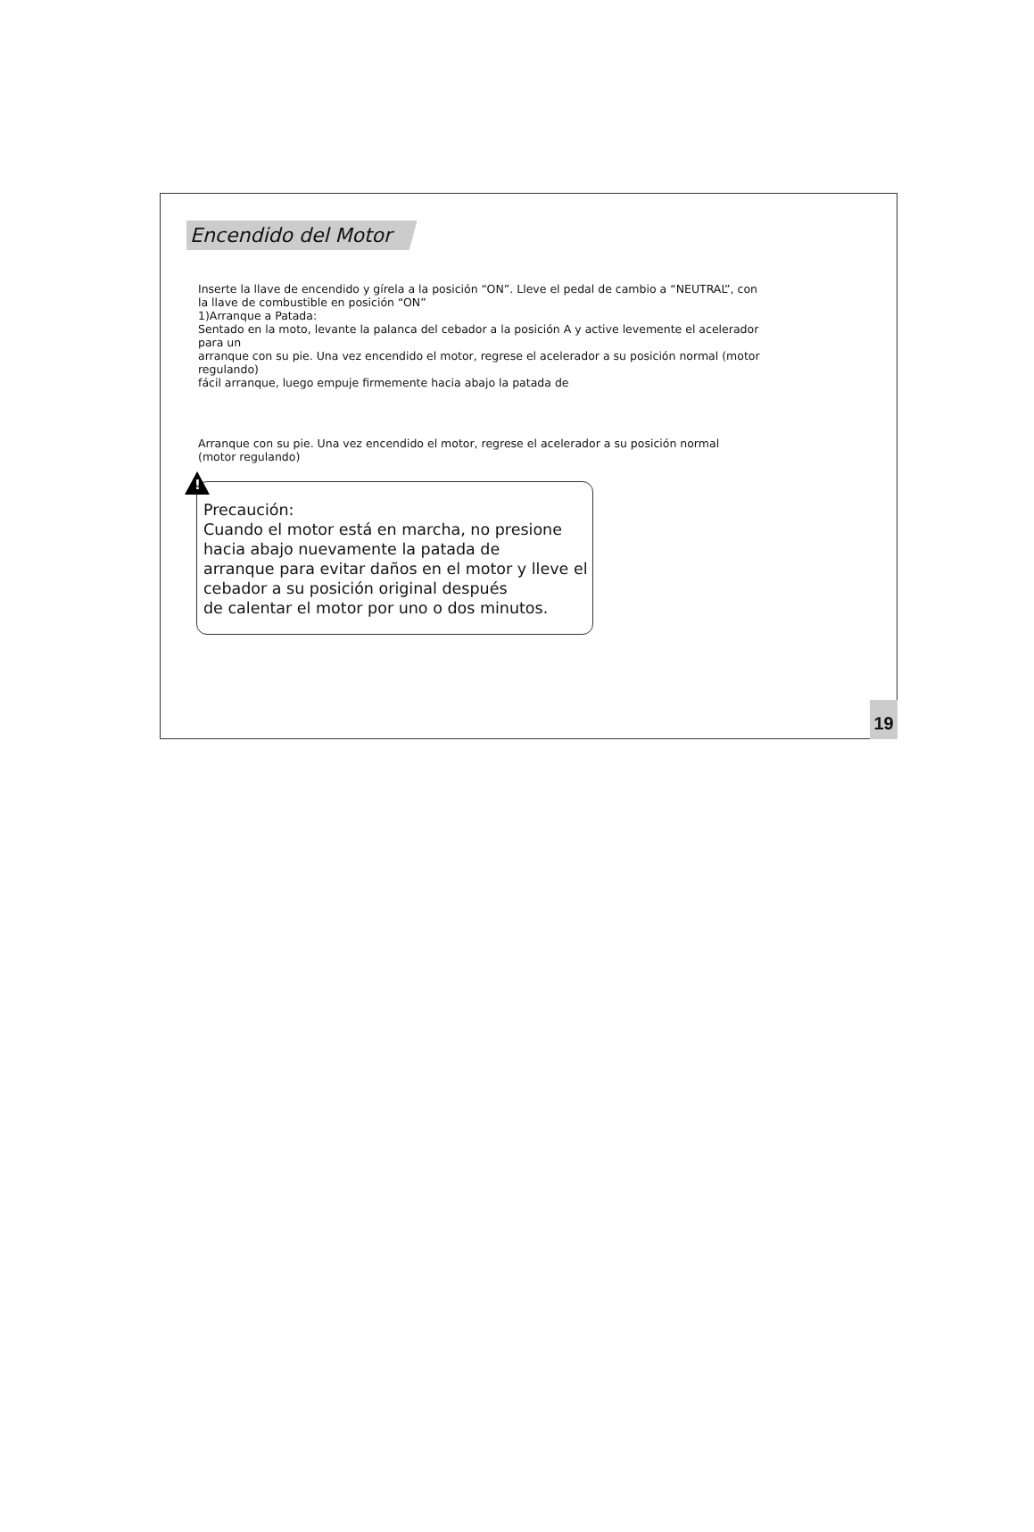Encendido del Motor
Inserte la llave de encendido y gírela a la posición “ON”. Lleve el pedal de cambio a “NEUTRAL”, con la llave de combustible en posición “ON”
1)Arranque a Patada:
Sentado en la moto, levante la palanca del cebador a la posición A y active levemente el acelerador para un
arranque con su pie. Una vez encendido el motor, regrese el acelerador a su posición normal (motor regulando)
fácil arranque, luego empuje firmemente hacia abajo la patada de
Arranque con su pie. Una vez encendido el motor, regrese el acelerador a su posición normal (motor regulando)
!
Precaución:
Cuando el motor está en marcha, no presione hacia abajo nuevamente la patada de
arranque para evitar daños en el motor y lleve el cebador a su posición original después
de calentar el motor por uno o dos minutos.
19